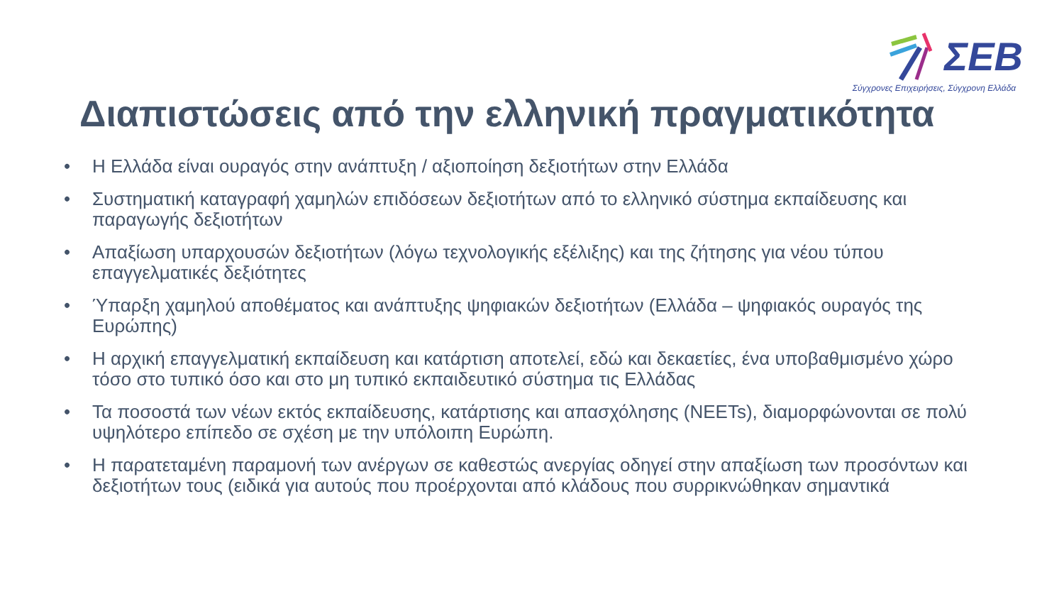ΣΕΒ
Σύγχρονες Επιχειρήσεις, Σύγχρονη Ελλάδα
Διαπιστώσεις από την ελληνική πραγματικότητα
• Η Ελλάδα είναι ουραγός στην ανάπτυξη / αξιοποίηση δεξιοτήτων στην Ελλάδα
• Συστηματική καταγραφή χαμηλών επιδόσεων δεξιοτήτων από το ελληνικό σύστημα εκπαίδευσης και παραγωγής δεξιοτήτων
• Απαξίωση υπαρχουσών δεξιοτήτων (λόγω τεχνολογικής εξέλιξης) και της ζήτησης για νέου τύπου επαγγελματικές δεξιότητες
• Ύπαρξη χαμηλού αποθέματος και ανάπτυξης ψηφιακών δεξιοτήτων (Ελλάδα – ψηφιακός ουραγός της Ευρώπης)
• Η αρχική επαγγελματική εκπαίδευση και κατάρτιση αποτελεί, εδώ και δεκαετίες, ένα υποβαθμισμένο χώρο τόσο στο τυπικό όσο και στο μη τυπικό εκπαιδευτικό σύστημα τις Ελλάδας
• Τα ποσοστά των νέων εκτός εκπαίδευσης, κατάρτισης και απασχόλησης (NEETs), διαμορφώνονται σε πολύ υψηλότερο επίπεδο σε σχέση με την υπόλοιπη Ευρώπη.
• Η παρατεταμένη παραμονή των ανέργων σε καθεστώς ανεργίας οδηγεί στην απαξίωση των προσόντων και δεξιοτήτων τους (ειδικά για αυτούς που προέρχονται από κλάδους που συρρικνώθηκαν σημαντικά